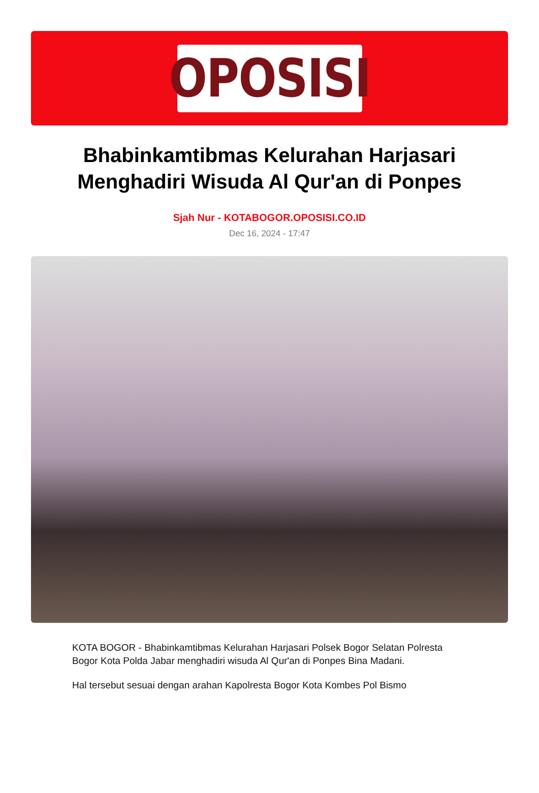OPOSISI
Bhabinkamtibmas Kelurahan Harjasari Menghadiri Wisuda Al Qur'an di Ponpes
Sjah Nur - KOTABOGOR.OPOSISI.CO.ID
Dec 16, 2024 - 17:47
KOTA BOGOR - Bhabinkamtibmas Kelurahan Harjasari Polsek Bogor Selatan Polresta Bogor Kota Polda Jabar menghadiri wisuda Al Qur'an di Ponpes Bina Madani.
Hal tersebut sesuai dengan arahan Kapolresta Bogor Kota Kombes Pol Bismo